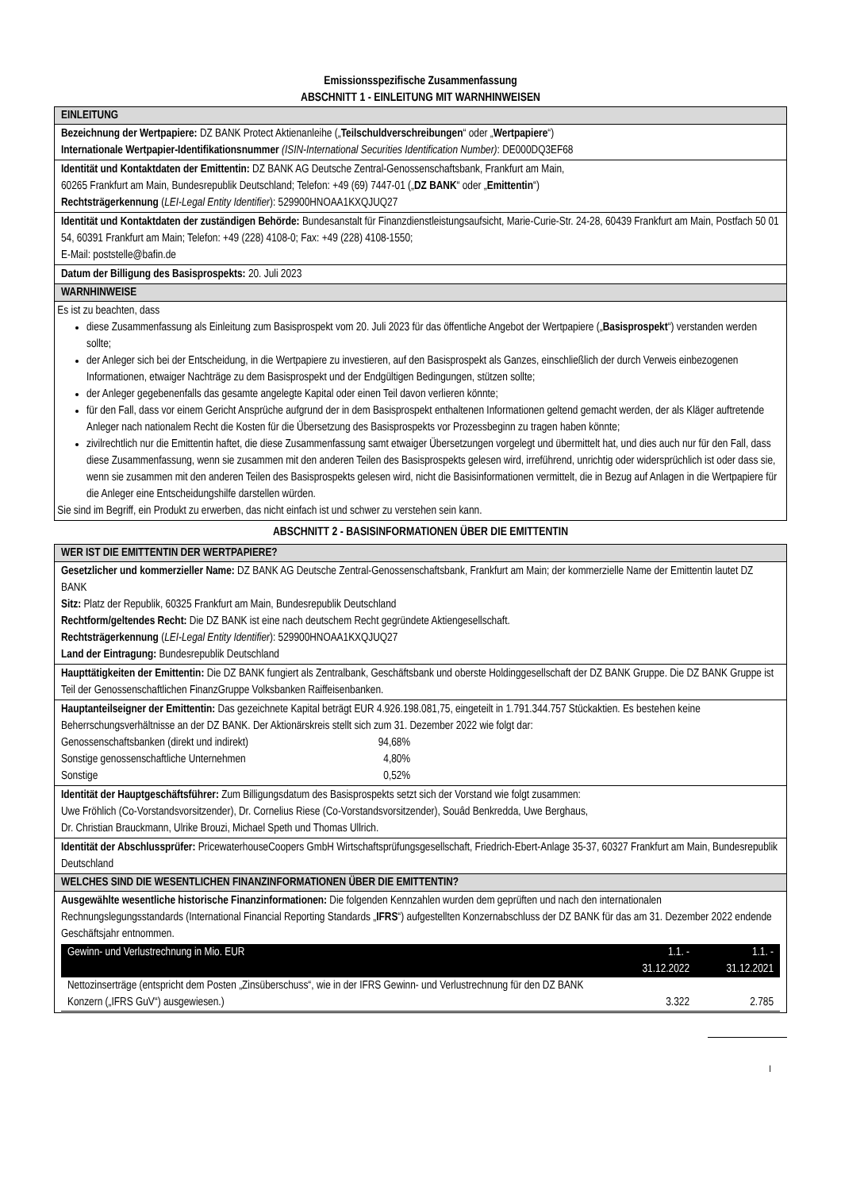Emissionsspezifische Zusammenfassung
ABSCHNITT 1 - EINLEITUNG MIT WARNHINWEISEN
EINLEITUNG
Bezeichnung der Wertpapiere: DZ BANK Protect Aktienanleihe („Teilschuldverschreibungen“ oder „Wertpapiere“)
Internationale Wertpapier-Identifikationsnummer (ISIN-International Securities Identification Number): DE000DQ3EF68
Identität und Kontaktdaten der Emittentin: DZ BANK AG Deutsche Zentral-Genossenschaftsbank, Frankfurt am Main,
60265 Frankfurt am Main, Bundesrepublik Deutschland; Telefon: +49 (69) 7447-01 („DZ BANK“ oder „Emittentin“)
Rechtsträgerkennung (LEI-Legal Entity Identifier): 529900HNOAA1KXQJUQ27
Identität und Kontaktdaten der zuständigen Behörde: Bundesanstalt für Finanzdienstleistungsaufsicht, Marie-Curie-Str. 24-28, 60439 Frankfurt am Main, Postfach 50 01 54, 60391 Frankfurt am Main; Telefon: +49 (228) 4108-0; Fax: +49 (228) 4108-1550;
E-Mail: poststelle@bafin.de
Datum der Billigung des Basisprospekts: 20. Juli 2023
WARNHINWEISE
Es ist zu beachten, dass
diese Zusammenfassung als Einleitung zum Basisprospekt vom 20. Juli 2023 für das öffentliche Angebot der Wertpapiere („Basisprospekt“) verstanden werden sollte;
der Anleger sich bei der Entscheidung, in die Wertpapiere zu investieren, auf den Basisprospekt als Ganzes, einschließlich der durch Verweis einbezogenen Informationen, etwaiger Nachträge zu dem Basisprospekt und der Endgültigen Bedingungen, stützen sollte;
der Anleger gegebenenfalls das gesamte angelegte Kapital oder einen Teil davon verlieren könnte;
für den Fall, dass vor einem Gericht Ansprüche aufgrund der in dem Basisprospekt enthaltenen Informationen geltend gemacht werden, der als Kläger auftretende Anleger nach nationalem Recht die Kosten für die Übersetzung des Basisprospekts vor Prozessbeginn zu tragen haben könnte;
zivilrechtlich nur die Emittentin haftet, die diese Zusammenfassung samt etwaiger Übersetzungen vorgelegt und übermittelt hat, und dies auch nur für den Fall, dass diese Zusammenfassung, wenn sie zusammen mit den anderen Teilen des Basisprospekts gelesen wird, irreführend, unrichtig oder widersprüchlich ist oder dass sie, wenn sie zusammen mit den anderen Teilen des Basisprospekts gelesen wird, nicht die Basisinformationen vermittelt, die in Bezug auf Anlagen in die Wertpapiere für die Anleger eine Entscheidungshilfe darstellen würden.
Sie sind im Begriff, ein Produkt zu erwerben, das nicht einfach ist und schwer zu verstehen sein kann.
ABSCHNITT 2 - BASISINFORMATIONEN ÜBER DIE EMITTENTIN
WER IST DIE EMITTENTIN DER WERTPAPIERE?
Gesetzlicher und kommerzieller Name: DZ BANK AG Deutsche Zentral-Genossenschaftsbank, Frankfurt am Main; der kommerzielle Name der Emittentin lautet DZ BANK
Sitz: Platz der Republik, 60325 Frankfurt am Main, Bundesrepublik Deutschland
Rechtform/geltendes Recht: Die DZ BANK ist eine nach deutschem Recht gegründete Aktiengesellschaft.
Rechtsträgerkennung (LEI-Legal Entity Identifier): 529900HNOAA1KXQJUQ27
Land der Eintragung: Bundesrepublik Deutschland
Haupttätigkeiten der Emittentin: Die DZ BANK fungiert als Zentralbank, Geschäftsbank und oberste Holdinggesellschaft der DZ BANK Gruppe. Die DZ BANK Gruppe ist Teil der Genossenschaftlichen FinanzGruppe Volksbanken Raiffeisenbanken.
Hauptanteilseigner der Emittentin: Das gezeichnete Kapital beträgt EUR 4.926.198.081,75, eingeteilt in 1.791.344.757 Stückaktien. Es bestehen keine Beherrschungsverhältnisse an der DZ BANK. Der Aktionärskreis stellt sich zum 31. Dezember 2022 wie folgt dar:
| Genossenschaftsbanken (direkt und indirekt) | 94,68% |
| Sonstige genossenschaftliche Unternehmen | 4,80% |
| Sonstige | 0,52% |
Identität der Hauptgeschäftsführer: Zum Billigungsdatum des Basisprospekts setzt sich der Vorstand wie folgt zusammen:
Uwe Fröhlich (Co-Vorstandsvorsitzender), Dr. Cornelius Riese (Co-Vorstandsvorsitzender), Souâd Benkredda, Uwe Berghaus,
Dr. Christian Brauckmann, Ulrike Brouzi, Michael Speth und Thomas Ullrich.
Identität der Abschlussprüfer: PricewaterhouseCoopers GmbH Wirtschaftsprüfungsgesellschaft, Friedrich-Ebert-Anlage 35-37, 60327 Frankfurt am Main, Bundesrepublik Deutschland
WELCHES SIND DIE WESENTLICHEN FINANZINFORMATIONEN ÜBER DIE EMITTENTIN?
Ausgewählte wesentliche historische Finanzinformationen: Die folgenden Kennzahlen wurden dem geprüften und nach den internationalen Rechnungslegungsstandards (International Financial Reporting Standards „IFRS“) aufgestellten Konzernabschluss der DZ BANK für das am 31. Dezember 2022 endende Geschäftsjahr entnommen.
| Gewinn- und Verlustrechnung in Mio. EUR | 1.1. - 31.12.2022 | 1.1. - 31.12.2021 |
| --- | --- | --- |
| Nettozinserträge (entspricht dem Posten „Zinsüberschuss“, wie in der IFRS Gewinn- und Verlustrechnung für den DZ BANK Konzern („IFRS GuV“) ausgewiesen.) | 3.322 | 2.785 |
I